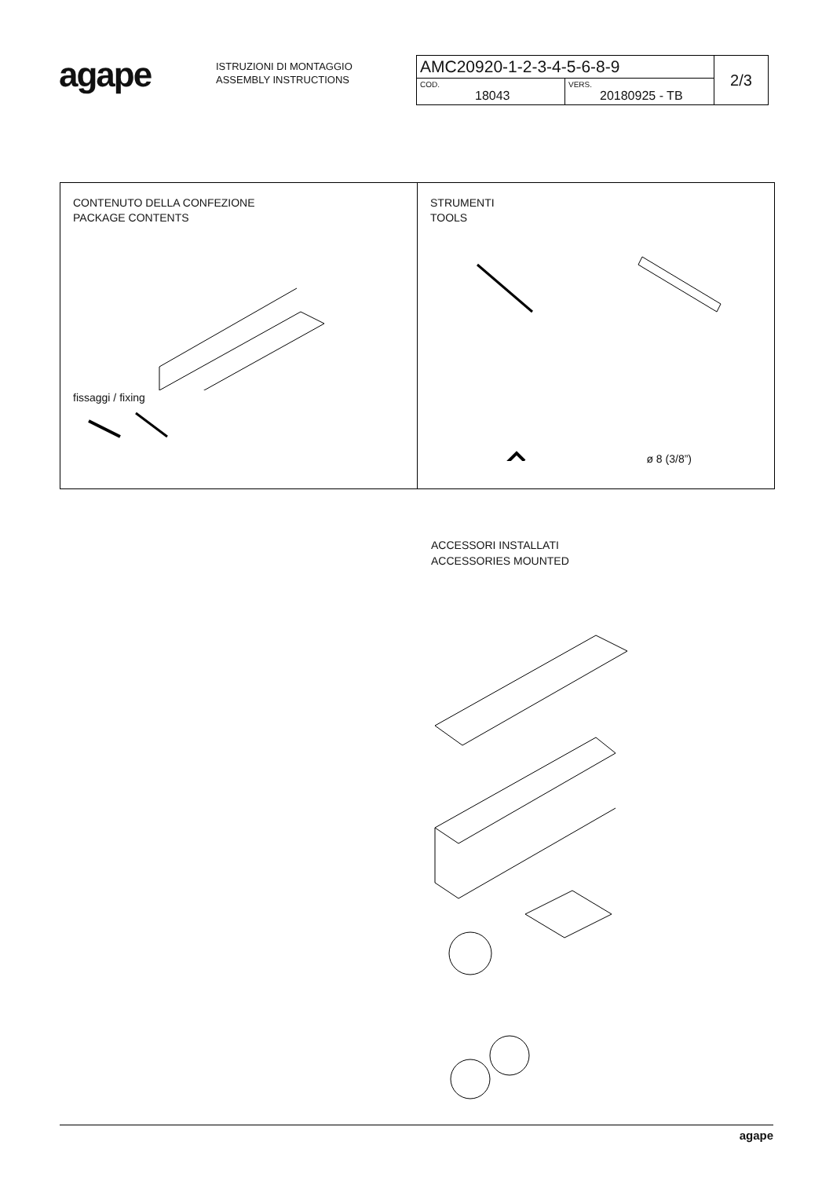agape
ISTRUZIONI DI MONTAGGIO
ASSEMBLY INSTRUCTIONS
| AMC20920-1-2-3-4-5-6-8-9 | | 2/3 |
| COD. 18043 | VERS. 20180925 - TB | |
CONTENUTO DELLA CONFEZIONE
PACKAGE CONTENTS
fissaggi / fixing
STRUMENTI
TOOLS
ø 8 (3/8”)
ACCESSORI INSTALLATI
ACCESSORIES MOUNTED
agape